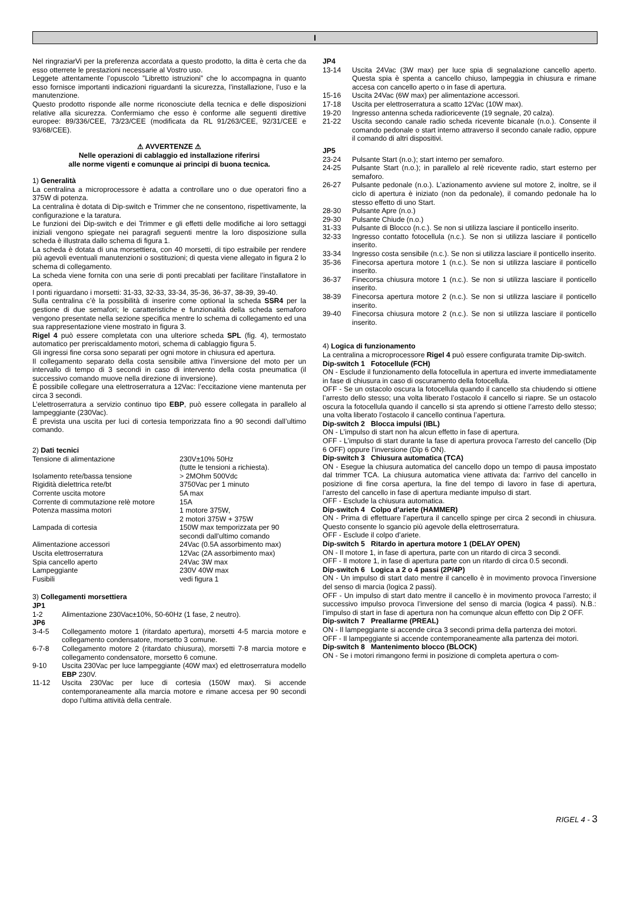I
Nel ringraziarVi per la preferenza accordata a questo prodotto, la ditta è certa che da esso otterrete le prestazioni necessarie al Vostro uso.
Leggete attentamente l’opuscolo ”Libretto istruzioni” che lo accompagna in quanto esso fornisce importanti indicazioni riguardanti la sicurezza, l’installazione, l’uso e la manutenzione.
Questo prodotto risponde alle norme riconosciute della tecnica e delle disposizioni relative alla sicurezza. Confermiamo che esso è conforme alle seguenti direttive europee: 89/336/CEE, 73/23/CEE (modificata da RL 91/263/CEE, 92/31/CEE e 93/68/CEE).
⚠ AVVERTENZE ⚠
Nelle operazioni di cablaggio ed installazione riferirsi
alle norme vigenti e comunque ai principi di buona tecnica.
1) Generalità
La centralina a microprocessore è adatta a controllare uno o due operatori fino a 375W di potenza.
La centralina è dotata di Dip-switch e Trimmer che ne consentono, rispettivamente, la configurazione e la taratura.
Le funzioni dei Dip-switch e dei Trimmer e gli effetti delle modifiche ai loro settaggi iniziali vengono spiegate nei paragrafi seguenti mentre la loro disposizione sulla scheda è illustrata dallo schema di figura 1.
La scheda è dotata di una morsettiera, con 40 morsetti, di tipo estraibile per rendere più agevoli eventuali manutenzioni o sostituzioni; di questa viene allegato in figura 2 lo schema di collegamento.
La scheda viene fornita con una serie di ponti precablati per facilitare l’installatore in opera.
I ponti riguardano i morsetti: 31-33, 32-33, 33-34, 35-36, 36-37, 38-39, 39-40.
Sulla centralina c’è la possibilità di inserire come optional la scheda SSR4 per la gestione di due semafori; le caratteristiche e funzionalità della scheda semaforo vengono presentate nella sezione specifica mentre lo schema di collegamento ed una sua rappresentazione viene mostrato in figura 3.
Rigel 4 può essere completata con una ulteriore scheda SPL (fig. 4), termostato automatico per preriscaldamento motori, schema di cablaggio figura 5.
Gli ingressi fine corsa sono separati per ogni motore in chiusura ed apertura.
Il collegamento separato della costa sensibile attiva l’inversione del moto per un intervallo di tempo di 3 secondi in caso di intervento della costa pneumatica (il successivo comando muove nella direzione di inversione).
È possibile collegare una elettroserratura a 12Vac: l’eccitazione viene mantenuta per circa 3 secondi.
L’elettroserratura a servizio continuo tipo EBP, può essere collegata in parallelo al lampeggiante (230Vac).
È prevista una uscita per luci di cortesia temporizzata fino a 90 secondi dall’ultimo comando.
2) Dati tecnici
| Tensione di alimentazione | 230V±10% 50Hz (tutte le tensioni a richiesta). |
| Isolamento rete/bassa tensione | > 2MOhm 500Vdc |
| Rigidità dielettrica rete/bt | 3750Vac per 1 minuto |
| Corrente uscita motore | 5A max |
| Corrente di commutazione relè motore | 15A |
| Potenza massima motori | 1 motore 375W, 2 motori 375W + 375W |
| Lampada di cortesia | 150W max temporizzata per 90 secondi dall’ultimo comando |
| Alimentazione accessori | 24Vac (0.5A assorbimento max) |
| Uscita elettroserratura | 12Vac (2A assorbimento max) |
| Spia cancello aperto | 24Vac 3W max |
| Lampeggiante | 230V 40W max |
| Fusibili | vedi figura 1 |
3) Collegamenti morsettiera
JP1
1-2 Alimentazione 230Vac±10%, 50-60Hz (1 fase, 2 neutro).
JP6
3-4-5 Collegamento motore 1 (ritardato apertura), morsetti 4-5 marcia motore e collegamento condensatore, morsetto 3 comune.
6-7-8 Collegamento motore 2 (ritardato chiusura), morsetti 7-8 marcia motore e collegamento condensatore, morsetto 6 comune.
9-10 Uscita 230Vac per luce lampeggiante (40W max) ed elettroserratura modello EBP 230V.
11-12 Uscita 230Vac per luce di cortesia (150W max). Si accende contemporaneamente alla marcia motore e rimane accesa per 90 secondi dopo l’ultima attività della centrale.
JP4
13-14 Uscita 24Vac (3W max) per luce spia di segnalazione cancello aperto. Questa spia è spenta a cancello chiuso, lampeggia in chiusura e rimane accesa con cancello aperto o in fase di apertura.
15-16 Uscita 24Vac (6W max) per alimentazione accessori.
17-18 Uscita per elettroserratura a scatto 12Vac (10W max).
19-20 Ingresso antenna scheda radioricevente (19 segnale, 20 calza).
21-22 Uscita secondo canale radio scheda ricevente bicanale (n.o.). Consente il comando pedonale o start interno attraverso il secondo canale radio, oppure il comando di altri dispositivi.
JP5
23-24 Pulsante Start (n.o.); start interno per semaforo.
24-25 Pulsante Start (n.o.); in parallelo al relè ricevente radio, start esterno per semaforo.
26-27 Pulsante pedonale (n.o.). L’azionamento avviene sul motore 2, inoltre, se il ciclo di apertura è iniziato (non da pedonale), il comando pedonale ha lo stesso effetto di uno Start.
28-30 Pulsante Apre (n.o.)
29-30 Pulsante Chiude (n.o.)
31-33 Pulsante di Blocco (n.c.). Se non si utilizza lasciare il ponticello inserito.
32-33 Ingresso contatto fotocellula (n.c.). Se non si utilizza lasciare il ponticello inserito.
33-34 Ingresso costa sensibile (n.c.). Se non si utilizza lasciare il ponticello inserito.
35-36 Finecorsa apertura motore 1 (n.c.). Se non si utilizza lasciare il ponticello inserito.
36-37 Finecorsa chiusura motore 1 (n.c.). Se non si utilizza lasciare il ponticello inserito.
38-39 Finecorsa apertura motore 2 (n.c.). Se non si utilizza lasciare il ponticello inserito.
39-40 Finecorsa chiusura motore 2 (n.c.). Se non si utilizza lasciare il ponticello inserito.
4) Logica di funzionamento
La centralina a microprocessore Rigel 4 può essere configurata tramite Dip-switch.
Dip-switch 1 Fotocellule (FCH)
ON - Esclude il funzionamento della fotocellula in apertura ed inverte immediatamente in fase di chiusura in caso di oscuramento della fotocellula.
OFF - Se un ostacolo oscura la fotocellula quando il cancello sta chiudendo si ottiene l’arresto dello stesso; una volta liberato l’ostacolo il cancello si riapre. Se un ostacolo oscura la fotocellula quando il cancello si sta aprendo si ottiene l’arresto dello stesso; una volta liberato l’ostacolo il cancello continua l’apertura.
Dip-switch 2 Blocca impulsi (IBL)
ON - L’impulso di start non ha alcun effetto in fase di apertura.
OFF - L’impulso di start durante la fase di apertura provoca l’arresto del cancello (Dip 6 OFF) oppure l’inversione (Dip 6 ON).
Dip-switch 3 Chiusura automatica (TCA)
ON - Esegue la chiusura automatica del cancello dopo un tempo di pausa impostato dal trimmer TCA. La chiusura automatica viene attivata da: l’arrivo del cancello in posizione di fine corsa apertura, la fine del tempo di lavoro in fase di apertura, l’arresto del cancello in fase di apertura mediante impulso di start.
OFF - Esclude la chiusura automatica.
Dip-switch 4 Colpo d’ariete (HAMMER)
ON - Prima di effettuare l’apertura il cancello spinge per circa 2 secondi in chiusura. Questo consente lo sgancio più agevole della elettroserratura.
OFF - Esclude il colpo d’ariete.
Dip-switch 5 Ritardo in apertura motore 1 (DELAY OPEN)
ON - Il motore 1, in fase di apertura, parte con un ritardo di circa 3 secondi.
OFF - Il motore 1, in fase di apertura parte con un ritardo di circa 0.5 secondi.
Dip-switch 6 Logica a 2 o 4 passi (2P/4P)
ON - Un impulso di start dato mentre il cancello è in movimento provoca l’inversione del senso di marcia (logica 2 passi).
OFF - Un impulso di start dato mentre il cancello è in movimento provoca l’arresto; il successivo impulso provoca l’inversione del senso di marcia (logica 4 passi). N.B.: l’impulso di start in fase di apertura non ha comunque alcun effetto con Dip 2 OFF.
Dip-switch 7 Preallarme (PREAL)
ON - Il lampeggiante si accende circa 3 secondi prima della partenza dei motori.
OFF - Il lampeggiante si accende contemporaneamente alla partenza dei motori.
Dip-switch 8 Mantenimento blocco (BLOCK)
ON - Se i motori rimangono fermi in posizione di completa apertura o com-
RIGEL 4 - 3